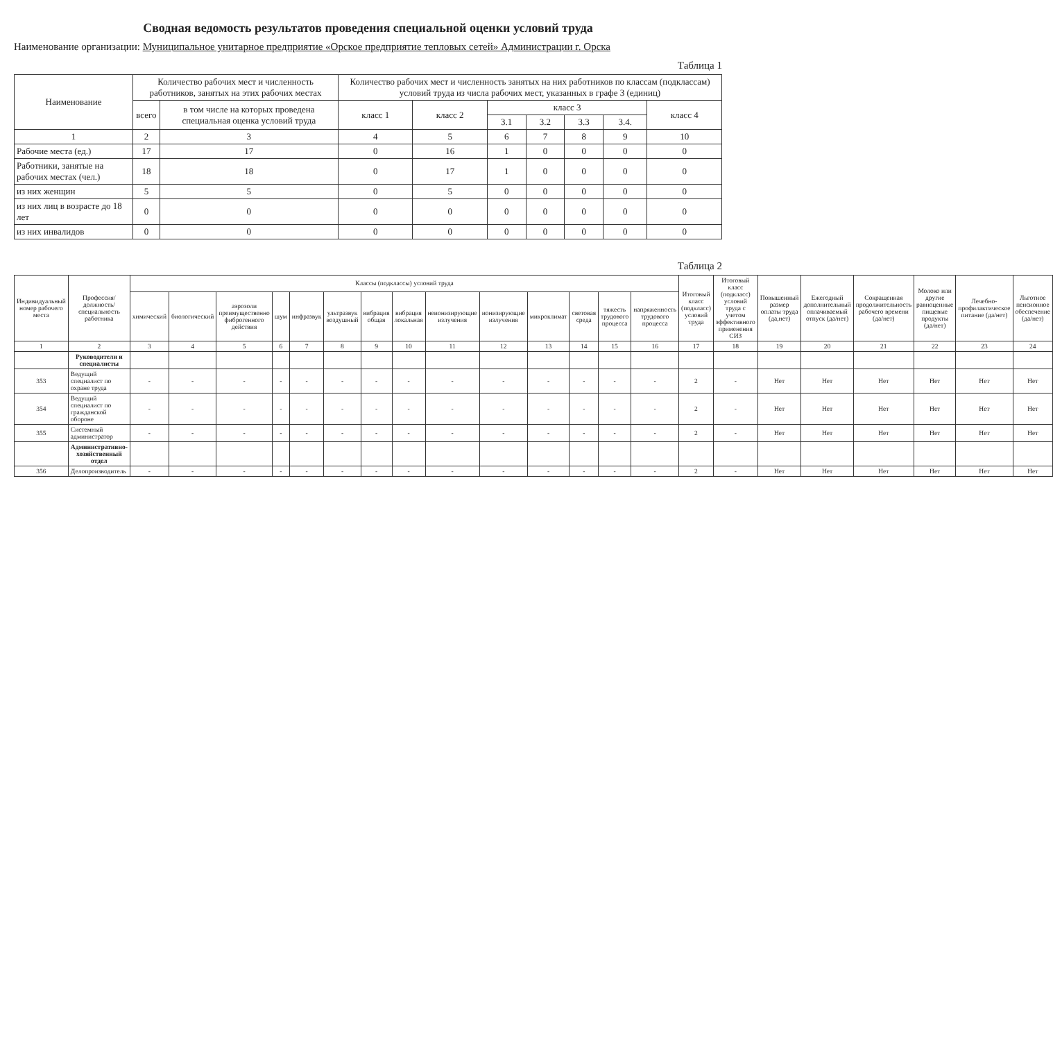Сводная ведомость результатов проведения специальной оценки условий труда
Наименование организации: Муниципальное унитарное предприятие «Орское предприятие тепловых сетей» Администрации г. Орска
Таблица 1
| Наименование | Количество рабочих мест и численность работников, занятых на этих рабочих местах | | Количество рабочих мест и численность занятых на них работников по классам (подклассам) условий труда из числа рабочих мест, указанных в графе 3 (единиц) | | | | | | |
| --- | --- | --- | --- | --- | --- | --- | --- | --- | --- |
| | всего | в том числе на которых проведена специальная оценка условий труда | класс 1 | класс 2 | класс 3 | | | | класс 4 |
| | | | | | 3.1 | 3.2 | 3.3 | 3.4. | |
| 1 | 2 | 3 | 4 | 5 | 6 | 7 | 8 | 9 | 10 |
| Рабочие места (ед.) | 17 | 17 | 0 | 16 | 1 | 0 | 0 | 0 | 0 |
| Работники, занятые на рабочих местах (чел.) | 18 | 18 | 0 | 17 | 1 | 0 | 0 | 0 | 0 |
| из них женщин | 5 | 5 | 0 | 5 | 0 | 0 | 0 | 0 | 0 |
| из них лиц в возрасте до 18 лет | 0 | 0 | 0 | 0 | 0 | 0 | 0 | 0 | 0 |
| из них инвалидов | 0 | 0 | 0 | 0 | 0 | 0 | 0 | 0 | 0 |
Таблица 2
| Индивидуальный номер рабочего места | Профессия/ должность/ специальность работника | Классы (подклассы) условий труда | | | | | | | | | | | | | | Итоговый класс (подкласс) условий труда | Итоговый класс (подкласс) условий труда с учетом эффективного применения СИЗ | Повышенный размер оплаты труда (да,нет) | Ежегодный дополнительный оплачиваемый отпуск (да/нет) | Сокращенная продолжительность рабочего времени (да/нет) | Молоко или другие равноценные пищевые продукты (да/нет) | Лечебно-профилактическое питание (да/нет) | Льготное пенсионное обеспечение (да/нет) |
| --- | --- | --- | --- | --- | --- | --- | --- | --- | --- | --- | --- | --- | --- | --- | --- | --- | --- | --- | --- | --- | --- | --- | --- |
| | | химический | биологический | аэрозоли преимущественно фиброгенного действия | шум | инфразвук | ультразвук воздушный | вибрация общая | вибрация локальная | неионизирующие излучения | ионизирующие излучения | микроклимат | световая среда | тяжесть трудового процесса | напряженность трудового процесса | | | | | | | | |
| 1 | 2 | 3 | 4 | 5 | 6 | 7 | 8 | 9 | 10 | 11 | 12 | 13 | 14 | 15 | 16 | 17 | 18 | 19 | 20 | 21 | 22 | 23 | 24 |
| | Руководители и специалисты | | | | | | | | | | | | | | | | | | | | | | |
| 353 | Ведущий специалист по охране труда | - | - | - | - | - | - | - | - | - | - | - | - | - | - | 2 | - | Нет | Нет | Нет | Нет | Нет | Нет |
| 354 | Ведущий специалист по гражданской обороне | - | - | - | - | - | - | - | - | - | - | - | - | - | - | 2 | - | Нет | Нет | Нет | Нет | Нет | Нет |
| 355 | Системный администратор | - | - | - | - | - | - | - | - | - | - | - | - | - | - | 2 | - | Нет | Нет | Нет | Нет | Нет | Нет |
| | Административно-хозяйственный отдел | | | | | | | | | | | | | | | | | | | | | | |
| 356 | Делопроизводитель | - | - | - | - | - | - | - | - | - | - | - | - | - | - | 2 | - | Нет | Нет | Нет | Нет | Нет | Нет |